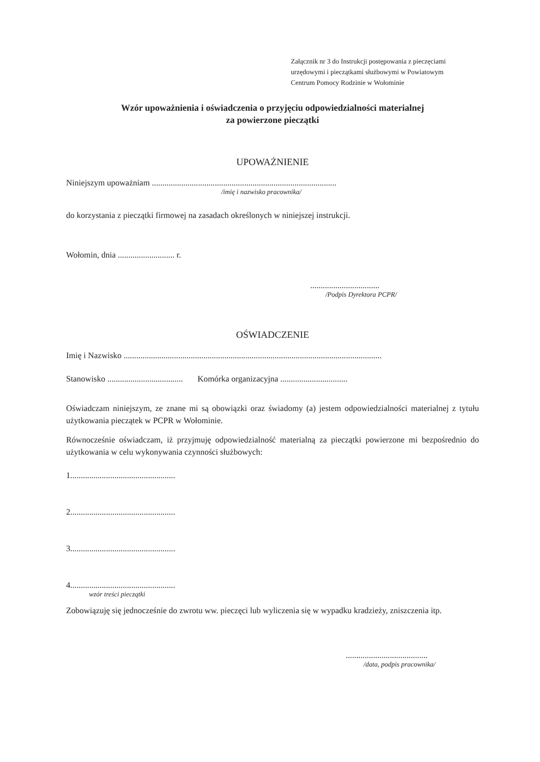Załącznik nr 3 do Instrukcji postępowania z pieczęciami
urzędowymi i pieczątkami służbowymi w Powiatowym
Centrum Pomocy Rodzinie w Wołominie
Wzór upoważnienia i oświadczenia o przyjęciu odpowiedzialności materialnej
za powierzone pieczątki
UPOWAŻNIENIE
Niniejszym upoważniam ........................................................................................
/imię i nazwisko pracownika/
do korzystania z pieczątki firmowej na zasadach określonych w niniejszej instrukcji.
Wołomin, dnia ........................... r.
.................................
/Podpis Dyrektora PCPR/
OŚWIADCZENIE
Imię i Nazwisko ...........................................................................................................................
Stanowisko .................................... Komórka organizacyjna ................................
Oświadczam niniejszym, ze znane mi są obowiązki oraz świadomy (a) jestem odpowiedzialności materialnej z tytułu użytkowania pieczątek w PCPR w Wołominie.
Równocześnie oświadczam, iż przyjmuję odpowiedzialność materialną za pieczątki powierzone mi bezpośrednio do użytkowania w celu wykonywania czynności służbowych:
1..................................................
2..................................................
3..................................................
4..................................................
wzór treści pieczątki
Zobowiązuję się jednocześnie do zwrotu ww. pieczęci lub wyliczenia się w wypadku kradzieży, zniszczenia itp.
.......................................
/data, podpis pracownika/